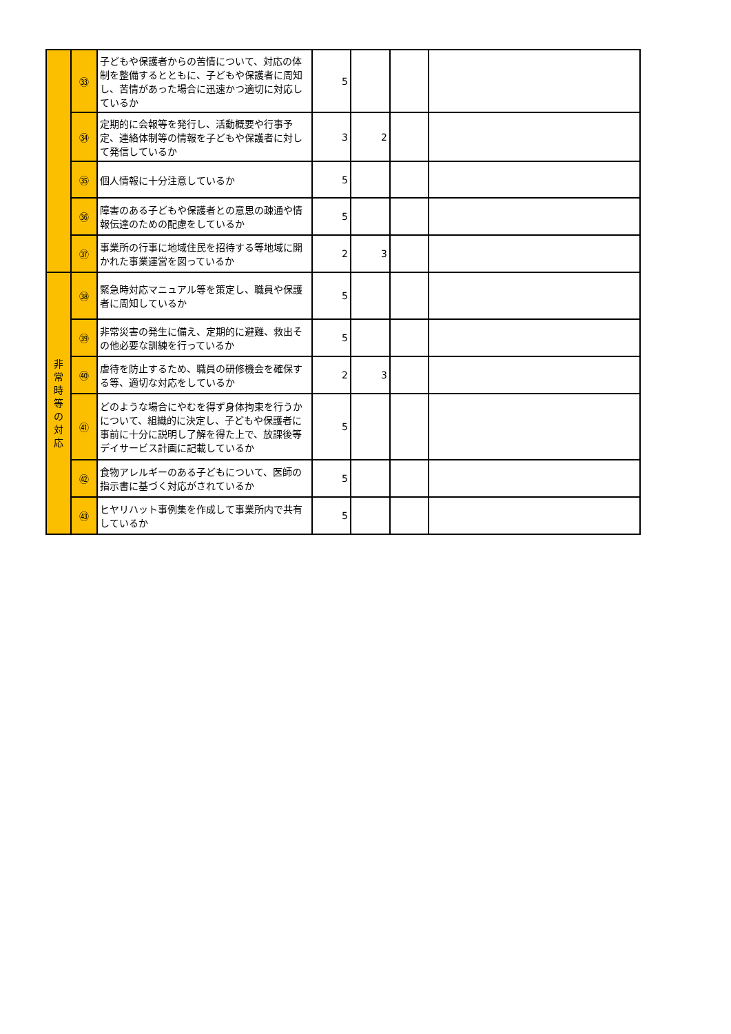| | ㉝ | 子どもや保護者からの苦情について、対応の体制を整備するとともに、子どもや保護者に周知し、苦情があった場合に迅速かつ適切に対応しているか | 5 | | | |
| | ㉞ | 定期的に会報等を発行し、活動概要や行事予定、連絡体制等の情報を子どもや保護者に対して発信しているか | 3 | 2 | | |
| | ㉟ | 個人情報に十分注意しているか | 5 | | | |
| | ㊱ | 障害のある子どもや保護者との意思の疎通や情報伝達のための配慮をしているか | 5 | | | |
| | ㊲ | 事業所の行事に地域住民を招待する等地域に開かれた事業運営を図っているか | 2 | 3 | | |
| 非 常 時 等 の 対 応 | ㊳ | 緊急時対応マニュアル等を策定し、職員や保護者に周知しているか | 5 | | | |
| | ㊴ | 非常災害の発生に備え、定期的に避難、救出その他必要な訓練を行っているか | 5 | | | |
| | ㊵ | 虐待を防止するため、職員の研修機会を確保する等、適切な対応をしているか | 2 | 3 | | |
| | ㊶ | どのような場合にやむを得ず身体拘束を行うかについて、組織的に決定し、子どもや保護者に事前に十分に説明し了解を得た上で、放課後等デイサービス計画に記載しているか | 5 | | | |
| | ㊷ | 食物アレルギーのある子どもについて、医師の指示書に基づく対応がされているか | 5 | | | |
| | ㊸ | ヒヤリハット事例集を作成して事業所内で共有しているか | 5 | | | |